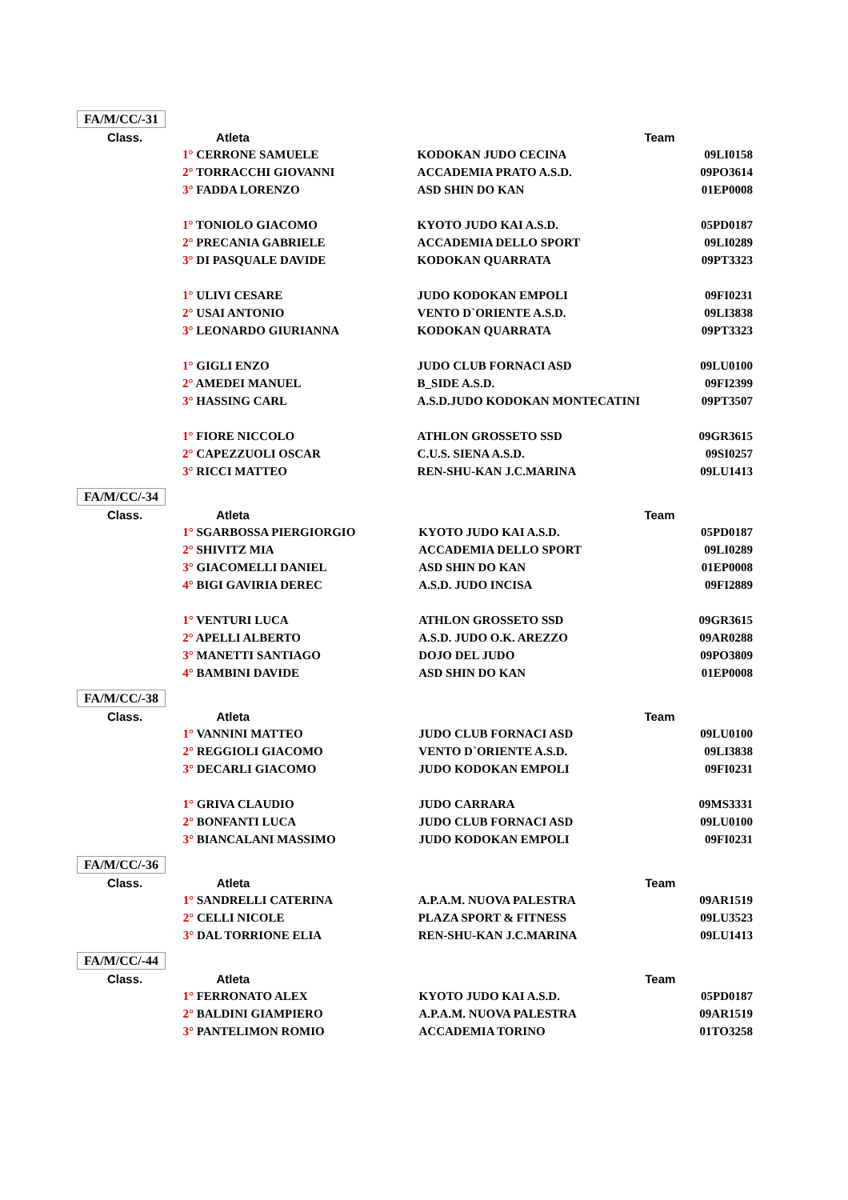FA/M/CC/-31
| Class. | Atleta | Team | |
| --- | --- | --- | --- |
| | 1° CERRONE SAMUELE | KODOKAN JUDO CECINA | 09LI0158 |
| | 2° TORRACCHI GIOVANNI | ACCADEMIA PRATO A.S.D. | 09PO3614 |
| | 3° FADDA LORENZO | ASD SHIN DO KAN | 01EP0008 |
| | 1° TONIOLO GIACOMO | KYOTO JUDO KAI A.S.D. | 05PD0187 |
| | 2° PRECANIA GABRIELE | ACCADEMIA DELLO SPORT | 09LI0289 |
| | 3° DI PASQUALE DAVIDE | KODOKAN QUARRATA | 09PT3323 |
| | 1° ULIVI CESARE | JUDO KODOKAN EMPOLI | 09FI0231 |
| | 2° USAI ANTONIO | VENTO D`ORIENTE A.S.D. | 09LI3838 |
| | 3° LEONARDO GIURIANNA | KODOKAN QUARRATA | 09PT3323 |
| | 1° GIGLI ENZO | JUDO CLUB FORNACI ASD | 09LU0100 |
| | 2° AMEDEI MANUEL | B_SIDE A.S.D. | 09FI2399 |
| | 3° HASSING CARL | A.S.D.JUDO KODOKAN MONTECATINI | 09PT3507 |
| | 1° FIORE NICCOLO | ATHLON GROSSETO SSD | 09GR3615 |
| | 2° CAPEZZUOLI OSCAR | C.U.S. SIENA A.S.D. | 09SI0257 |
| | 3° RICCI MATTEO | REN-SHU-KAN J.C.MARINA | 09LU1413 |
FA/M/CC/-34
| Class. | Atleta | Team | |
| --- | --- | --- | --- |
| | 1° SGARBOSSA PIERGIORGIO | KYOTO JUDO KAI A.S.D. | 05PD0187 |
| | 2° SHIVITZ MIA | ACCADEMIA DELLO SPORT | 09LI0289 |
| | 3° GIACOMELLI DANIEL | ASD SHIN DO KAN | 01EP0008 |
| | 4° BIGI GAVIRIA DEREC | A.S.D. JUDO INCISA | 09FI2889 |
| | 1° VENTURI LUCA | ATHLON GROSSETO SSD | 09GR3615 |
| | 2° APELLI ALBERTO | A.S.D. JUDO O.K. AREZZO | 09AR0288 |
| | 3° MANETTI SANTIAGO | DOJO DEL JUDO | 09PO3809 |
| | 4° BAMBINI DAVIDE | ASD SHIN DO KAN | 01EP0008 |
FA/M/CC/-38
| Class. | Atleta | Team | |
| --- | --- | --- | --- |
| | 1° VANNINI MATTEO | JUDO CLUB FORNACI ASD | 09LU0100 |
| | 2° REGGIOLI GIACOMO | VENTO D`ORIENTE A.S.D. | 09LI3838 |
| | 3° DECARLI GIACOMO | JUDO KODOKAN EMPOLI | 09FI0231 |
| | 1° GRIVA CLAUDIO | JUDO CARRARA | 09MS3331 |
| | 2° BONFANTI LUCA | JUDO CLUB FORNACI ASD | 09LU0100 |
| | 3° BIANCALANI MASSIMO | JUDO KODOKAN EMPOLI | 09FI0231 |
FA/M/CC/-36
| Class. | Atleta | Team | |
| --- | --- | --- | --- |
| | 1° SANDRELLI CATERINA | A.P.A.M. NUOVA PALESTRA | 09AR1519 |
| | 2° CELLI NICOLE | PLAZA SPORT & FITNESS | 09LU3523 |
| | 3° DAL TORRIONE ELIA | REN-SHU-KAN J.C.MARINA | 09LU1413 |
FA/M/CC/-44
| Class. | Atleta | Team | |
| --- | --- | --- | --- |
| | 1° FERRONATO ALEX | KYOTO JUDO KAI A.S.D. | 05PD0187 |
| | 2° BALDINI GIAMPIERO | A.P.A.M. NUOVA PALESTRA | 09AR1519 |
| | 3° PANTELIMON ROMIO | ACCADEMIA TORINO | 01TO3258 |